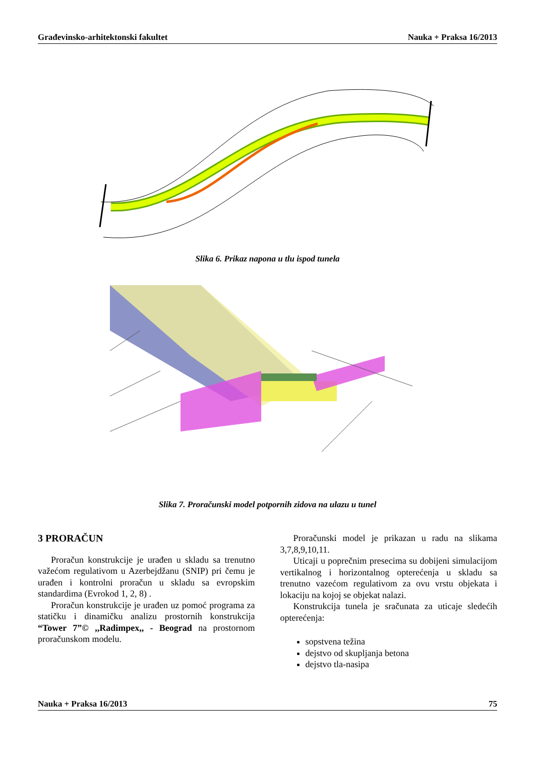Građevinsko-arhitektonski fakultet Nauka + Praksa 16/2013
Slika 6. Prikaz napona u tlu ispod tunela
Slika 7. Proračunski model potpornih zidova na ulazu u tunel
3 PRORAČUN
Proračun konstrukcije je urađen u skladu sa trenutno važećom regulativom u Azerbejdžanu (SNIP) pri čemu je urađen i kontrolni proračun u skladu sa evropskim standardima (Evrokod 1, 2, 8) .
Proračun konstrukcije je urađen uz pomoć programa za statičku i dinamičku analizu prostornih konstrukcija “Tower 7”© ,,Radimpex,, - Beograd na prostornom proračunskom modelu.
Proračunski model je prikazan u radu na slikama 3,7,8,9,10,11.
Uticaji u poprečnim presecima su dobijeni simulacijom vertikalnog i horizontalnog opterećenja u skladu sa trenutno vazećom regulativom za ovu vrstu objekata i lokaciju na kojoj se objekat nalazi.
Konstrukcija tunela je sračunata za uticaje sledećih opterećenja:
sopstvena težina
dejstvo od skupljanja betona
dejstvo tla-nasipa
Nauka + Praksa 16/2013 75